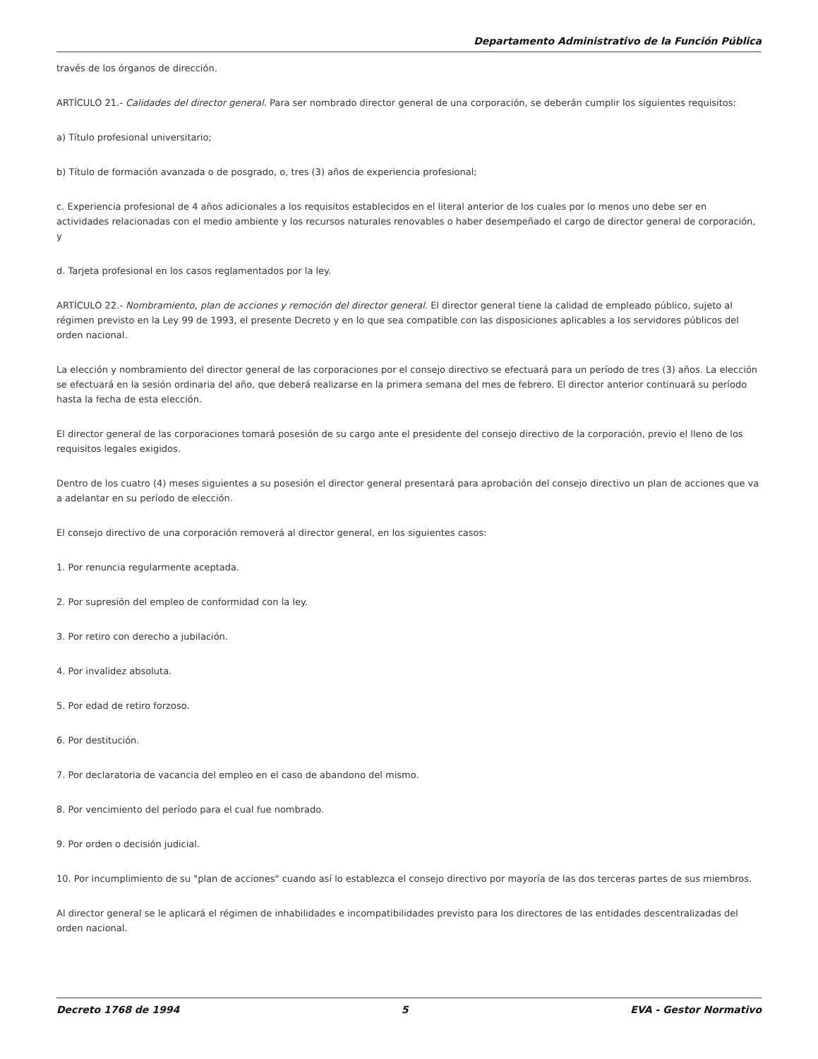Departamento Administrativo de la Función Pública
través de los órganos de dirección.
ARTÍCULO 21.- Calidades del director general. Para ser nombrado director general de una corporación, se deberán cumplir los siguientes requisitos:
a) Título profesional universitario;
b) Título de formación avanzada o de posgrado, o, tres (3) años de experiencia profesional;
c. Experiencia profesional de 4 años adicionales a los requisitos establecidos en el literal anterior de los cuales por lo menos uno debe ser en actividades relacionadas con el medio ambiente y los recursos naturales renovables o haber desempeñado el cargo de director general de corporación, y
d. Tarjeta profesional en los casos reglamentados por la ley.
ARTÍCULO 22.- Nombramiento, plan de acciones y remoción del director general. El director general tiene la calidad de empleado público, sujeto al régimen previsto en la Ley 99 de 1993, el presente Decreto y en lo que sea compatible con las disposiciones aplicables a los servidores públicos del orden nacional.
La elección y nombramiento del director general de las corporaciones por el consejo directivo se efectuará para un período de tres (3) años. La elección se efectuará en la sesión ordinaria del año, que deberá realizarse en la primera semana del mes de febrero. El director anterior continuará su período hasta la fecha de esta elección.
El director general de las corporaciones tomará posesión de su cargo ante el presidente del consejo directivo de la corporación, previo el lleno de los requisitos legales exigidos.
Dentro de los cuatro (4) meses siguientes a su posesión el director general presentará para aprobación del consejo directivo un plan de acciones que va a adelantar en su período de elección.
El consejo directivo de una corporación removerá al director general, en los siguientes casos:
1. Por renuncia regularmente aceptada.
2. Por supresión del empleo de conformidad con la ley.
3. Por retiro con derecho a jubilación.
4. Por invalidez absoluta.
5. Por edad de retiro forzoso.
6. Por destitución.
7. Por declaratoria de vacancia del empleo en el caso de abandono del mismo.
8. Por vencimiento del período para el cual fue nombrado.
9. Por orden o decisión judicial.
10. Por incumplimiento de su "plan de acciones" cuando así lo establezca el consejo directivo por mayoría de las dos terceras partes de sus miembros.
Al director general se le aplicará el régimen de inhabilidades e incompatibilidades previsto para los directores de las entidades descentralizadas del orden nacional.
Decreto 1768 de 1994 5 EVA - Gestor Normativo